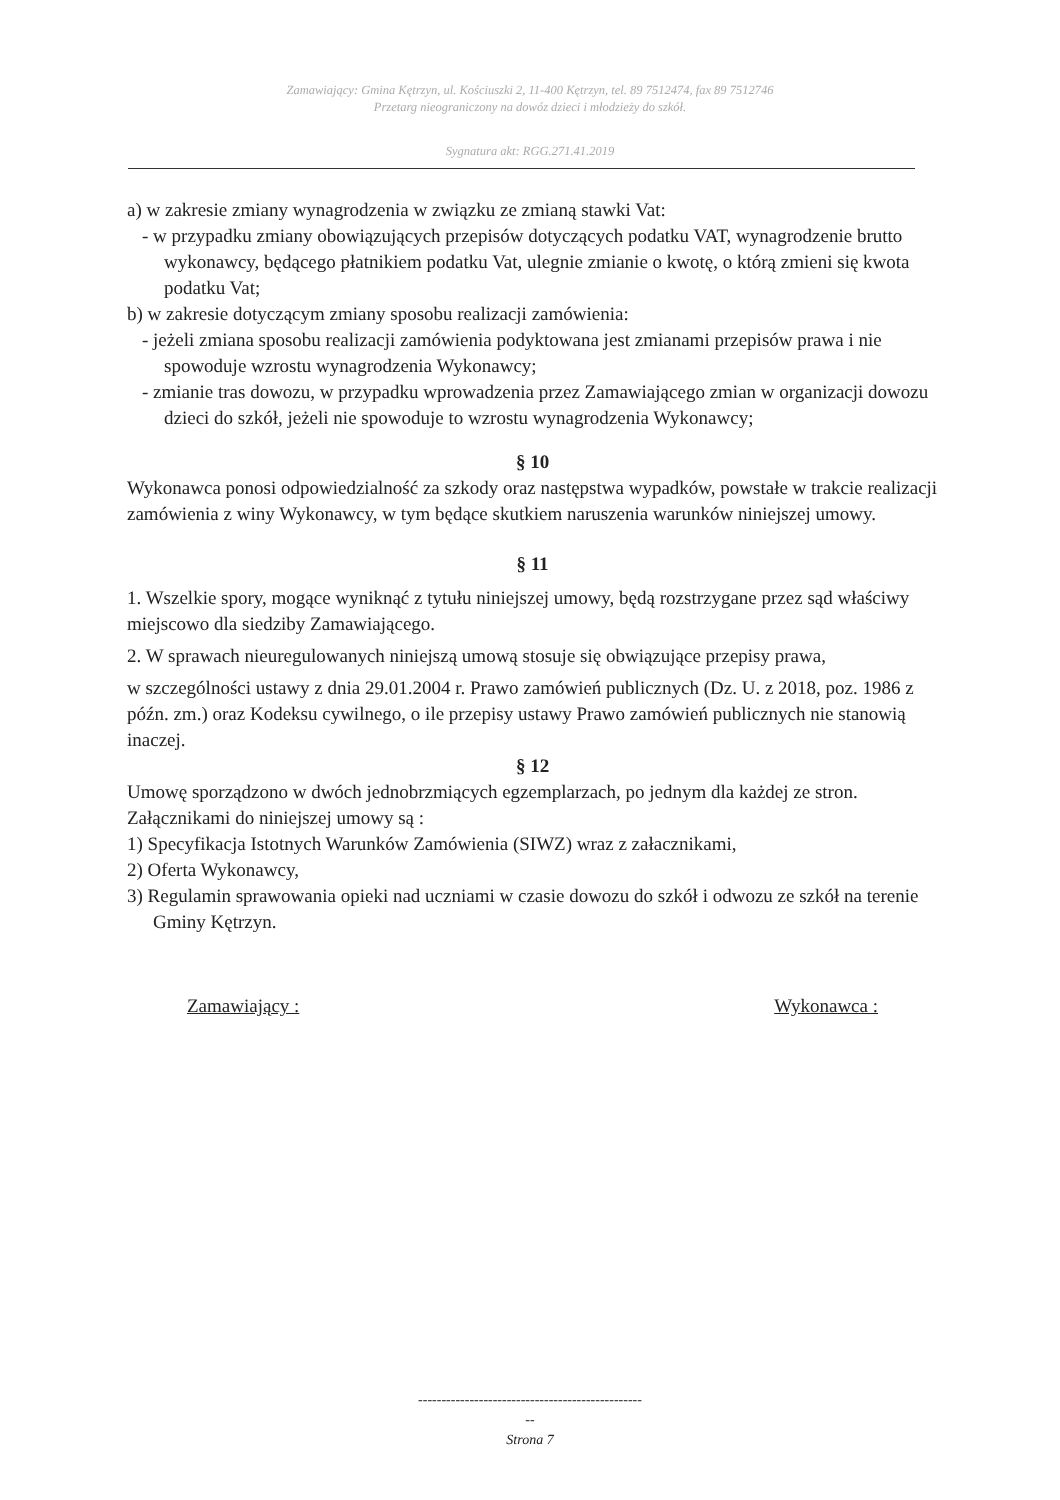Zamawiający: Gmina Kętrzyn, ul. Kościuszki 2, 11-400 Kętrzyn, tel. 89 7512474, fax 89 7512746
Przetarg nieograniczony na dowóz dzieci i młodzieży do szkół.
Sygnatura akt: RGG.271.41.2019
a) w zakresie zmiany wynagrodzenia w związku ze zmianą stawki Vat:
- w przypadku zmiany obowiązujących przepisów dotyczących podatku VAT, wynagrodzenie brutto wykonawcy, będącego płatnikiem podatku Vat, ulegnie zmianie o kwotę, o którą zmieni się kwota podatku Vat;
b) w zakresie dotyczącym zmiany sposobu realizacji zamówienia:
- jeżeli zmiana sposobu realizacji zamówienia podyktowana jest zmianami przepisów prawa i nie spowoduje wzrostu wynagrodzenia Wykonawcy;
- zmianie tras dowozu, w przypadku wprowadzenia przez Zamawiającego zmian w organizacji dowozu dzieci do szkół, jeżeli nie spowoduje to wzrostu wynagrodzenia Wykonawcy;
§ 10
Wykonawca ponosi odpowiedzialność za szkody oraz następstwa wypadków, powstałe w trakcie realizacji zamówienia z winy Wykonawcy, w tym będące skutkiem naruszenia warunków niniejszej umowy.
§ 11
1. Wszelkie spory, mogące wyniknąć z tytułu niniejszej umowy, będą rozstrzygane przez sąd właściwy miejscowo dla siedziby Zamawiającego.
2. W sprawach nieuregulowanych niniejszą umową stosuje się obwiązujące przepisy prawa,
w szczególności ustawy z dnia 29.01.2004 r. Prawo zamówień publicznych (Dz. U. z 2018, poz. 1986 z późn. zm.) oraz Kodeksu cywilnego, o ile przepisy ustawy Prawo zamówień publicznych nie stanowią inaczej.
§ 12
Umowę sporządzono w dwóch jednobrzmiących egzemplarzach, po jednym dla każdej ze stron.
Załącznikami do niniejszej umowy są :
1) Specyfikacja Istotnych Warunków Zamówienia (SIWZ) wraz z załacznikami,
2) Oferta Wykonawcy,
3) Regulamin sprawowania opieki nad uczniami w czasie dowozu do szkół i odwozu ze szkół na terenie Gminy Kętrzyn.
Zamawiający : Wykonawca :
------------------------------------------------
--
Strona 7